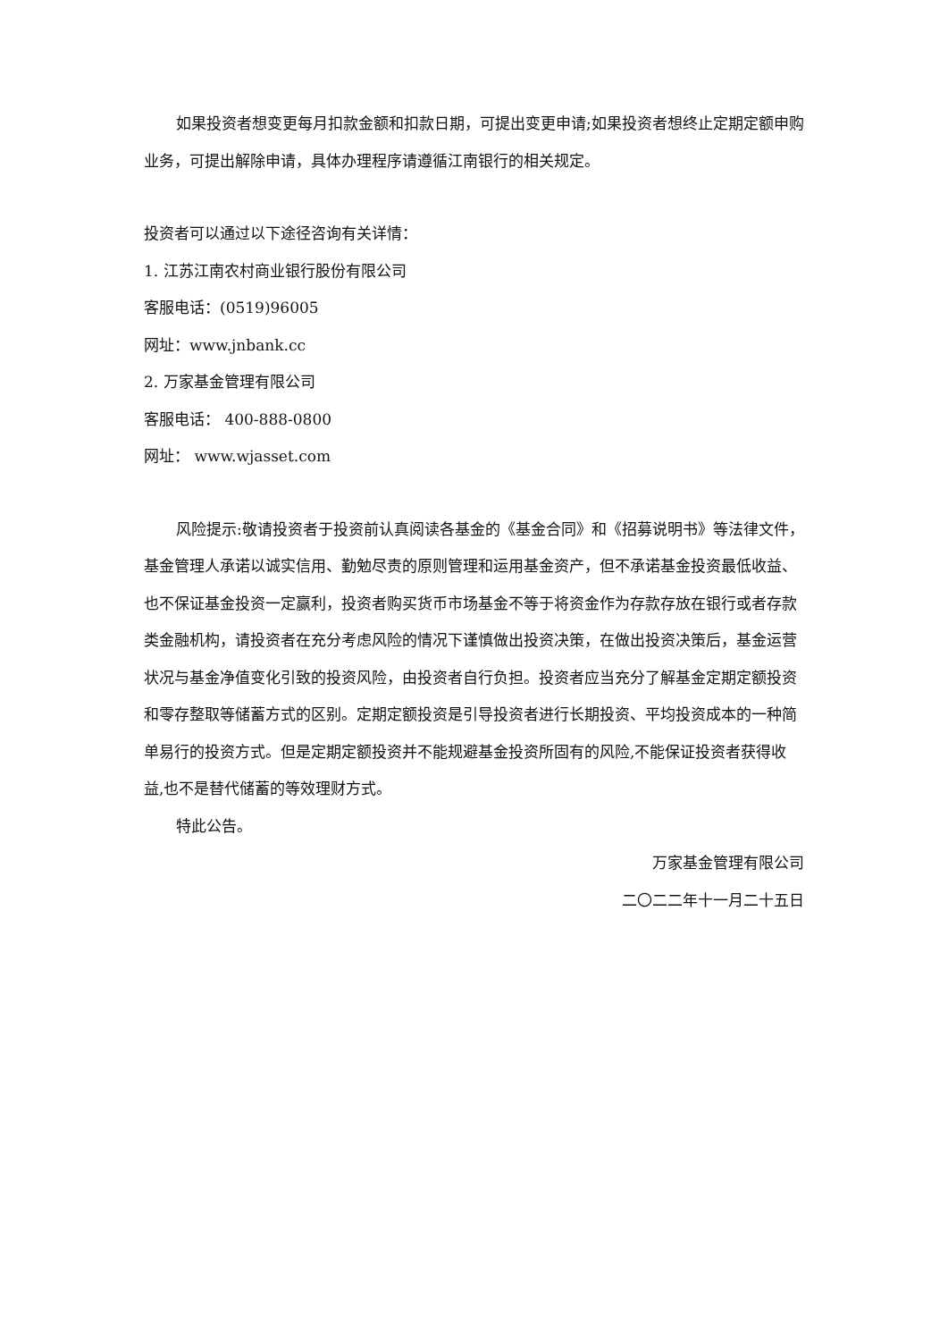如果投资者想变更每月扣款金额和扣款日期，可提出变更申请;如果投资者想终止定期定额申购业务，可提出解除申请，具体办理程序请遵循江南银行的相关规定。
投资者可以通过以下途径咨询有关详情：
1. 江苏江南农村商业银行股份有限公司
客服电话：(0519)96005
网址：www.jnbank.cc
2. 万家基金管理有限公司
客服电话： 400-888-0800
网址： www.wjasset.com
风险提示:敬请投资者于投资前认真阅读各基金的《基金合同》和《招募说明书》等法律文件，基金管理人承诺以诚实信用、勤勉尽责的原则管理和运用基金资产，但不承诺基金投资最低收益、也不保证基金投资一定赢利，投资者购买货币市场基金不等于将资金作为存款存放在银行或者存款类金融机构，请投资者在充分考虑风险的情况下谨慎做出投资决策，在做出投资决策后，基金运营状况与基金净值变化引致的投资风险，由投资者自行负担。投资者应当充分了解基金定期定额投资和零存整取等储蓄方式的区别。定期定额投资是引导投资者进行长期投资、平均投资成本的一种简单易行的投资方式。但是定期定额投资并不能规避基金投资所固有的风险,不能保证投资者获得收益,也不是替代储蓄的等效理财方式。
特此公告。
万家基金管理有限公司
二〇二二年十一月二十五日